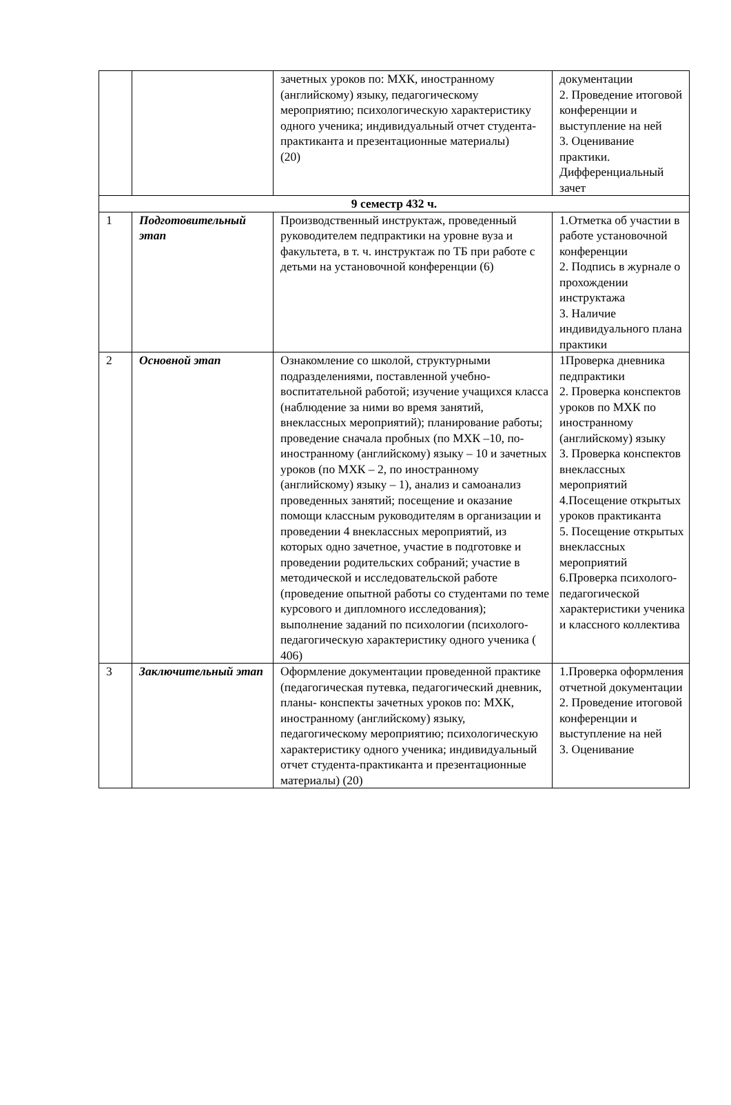| | | зачетных уроков по: МХК, иностранному (английскому) языку, педагогическому мероприятию; психологическую характеристику одного ученика; индивидуальный отчет студента- практиканта и презентационные материалы) (20) | документации 2. Проведение итоговой конференции и выступление на ней 3. Оценивание практики. Дифференциальный зачет |
| 9 семестр 432 ч. | | | |
| 1 | Подготовительный этап | Производственный инструктаж, проведенный руководителем педпрактики на уровне вуза и факультета, в т. ч. инструктаж по ТБ при работе с детьми на установочной конференции (6) | 1.Отметка об участии в работе установочной конференции 2. Подпись в журнале о прохождении инструктажа 3. Наличие индивидуального плана практики |
| 2 | Основной этап | Ознакомление со школой, структурными подразделениями, поставленной учебно-воспитательной работой; изучение учащихся класса (наблюдение за ними во время занятий, внеклассных мероприятий); планирование работы; проведение сначала пробных (по МХК –10, по-иностранному (английскому) языку – 10 и зачетных уроков (по МХК – 2, по иностранному (английскому) языку – 1), анализ и самоанализ проведенных занятий; посещение и оказание помощи классным руководителям в организации и проведении 4 внеклассных мероприятий, из которых одно зачетное, участие в подготовке и проведении родительских собраний; участие в методической и исследовательской работе (проведение опытной работы со студентами по теме курсового и дипломного исследования); выполнение заданий по психологии (психолого-педагогическую характеристику одного ученика ( 406) | 1Проверка дневника педпрактики 2. Проверка конспектов уроков по МХК по иностранному (английскому) языку 3. Проверка конспектов внеклассных мероприятий 4.Посещение открытых уроков практиканта 5. Посещение открытых внеклассных мероприятий 6.Проверка психолого-педагогической характеристики ученика и классного коллектива |
| 3 | Заключительный этап | Оформление документации проведенной практике (педагогическая путевка, педагогический дневник, планы- конспекты зачетных уроков по: МХК, иностранному (английскому) языку, педагогическому мероприятию; психологическую характеристику одного ученика; индивидуальный отчет студента-практиканта и презентационные материалы) (20) | 1.Проверка оформления отчетной документации 2. Проведение итоговой конференции и выступление на ней 3. Оценивание |